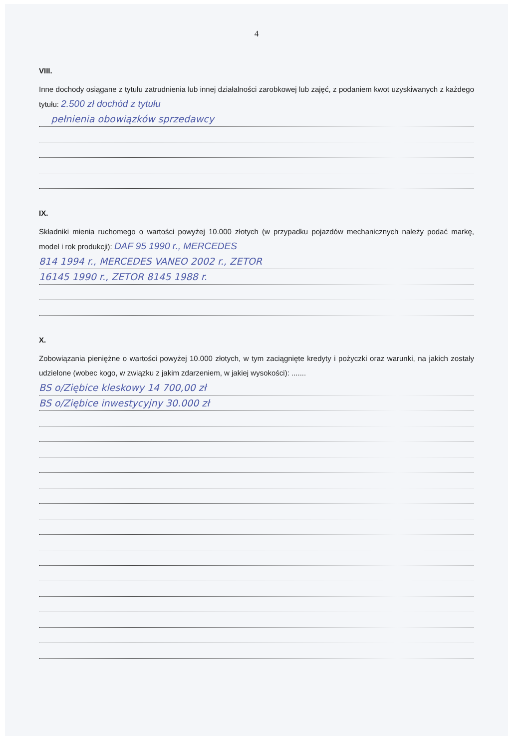4
VIII.
Inne dochody osiągane z tytułu zatrudnienia lub innej działalności zarobkowej lub zajęć, z podaniem kwot uzyskiwanych z każdego tytułu: 2.500 zł dochód z tytułu
pełnienia obowiązków sprzedawcy
IX.
Składniki mienia ruchomego o wartości powyżej 10.000 złotych (w przypadku pojazdów mechanicznych należy podać markę, model i rok produkcji): DAF 95 1990 r., MERCEDES
814 1994 r., MERCEDES VANEO 2002 r., ZETOR
16145 1990 r., ZETOR 8145 1988 r.
X.
Zobowiązania pieniężne o wartości powyżej 10.000 złotych, w tym zaciągnięte kredyty i pożyczki oraz warunki, na jakich zostały udzielone (wobec kogo, w związku z jakim zdarzeniem, w jakiej wysokości): .......
BS o/Ziębice kleskowy 14 700,00 zł
BS o/Ziębice inwestycyjny 30.000 zł